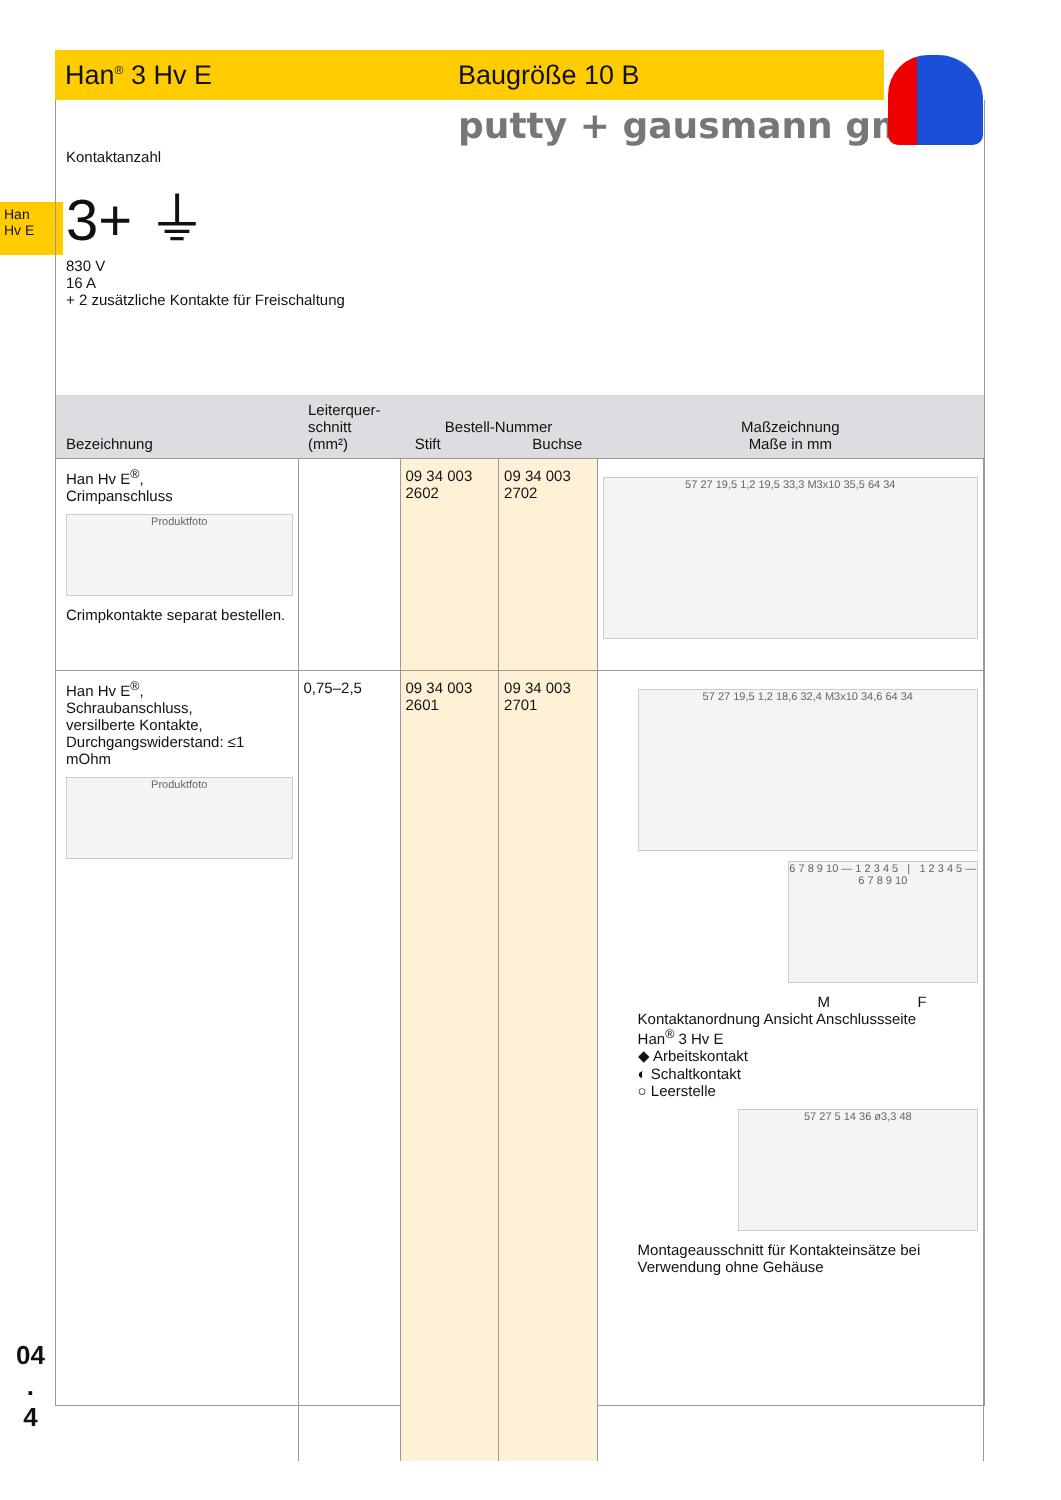Han<sup>®</sup> 3 Hv E Baugröße 10 B
putty + gausmann gmbh
Han
Hv E
Kontaktanzahl
3+ ⏚
830 V
16 A
+ 2 zusätzliche Kontakte für Freischaltung
| Bezeichnung | Leiterquer- schnitt (mm²) | Bestell-Nummer Stift Buchse | | Maßzeichnung Maße in mm |
| --- | --- | --- | --- | --- |
| Han Hv E<sup>®</sup>, Crimpanschluss Produktfoto Crimpkontakte separat bestellen. | | 09 34 003 2602 | 09 34 003 2702 | 57 27 19,5 1,2 19,5 33,3 M3x10 35,5 64 34 |
| Han Hv E<sup>®</sup>, Schraubanschluss, versilberte Kontakte, Durchgangswiderstand: ≤1 mOhm Produktfoto | 0,75–2,5 | 09 34 003 2601 | 09 34 003 2701 | 57 27 19,5 1,2 18,6 32,4 M3x10 34,6 64 34 6 7 8 9 10 — 1 2 3 4 5 / 1 2 3 4 5 — 6 7 8 9 10 M F Kontaktanordnung Ansicht Anschlussseite Han<sup>®</sup> 3 Hv E ◆ Arbeitskontakt ◐ Schaltkontakt ○ Leerstelle 57 27 5 14 36 ø3,3 48 Montageausschnitt für Kontakteinsätze bei Verwendung ohne Gehäuse |
04
.
4